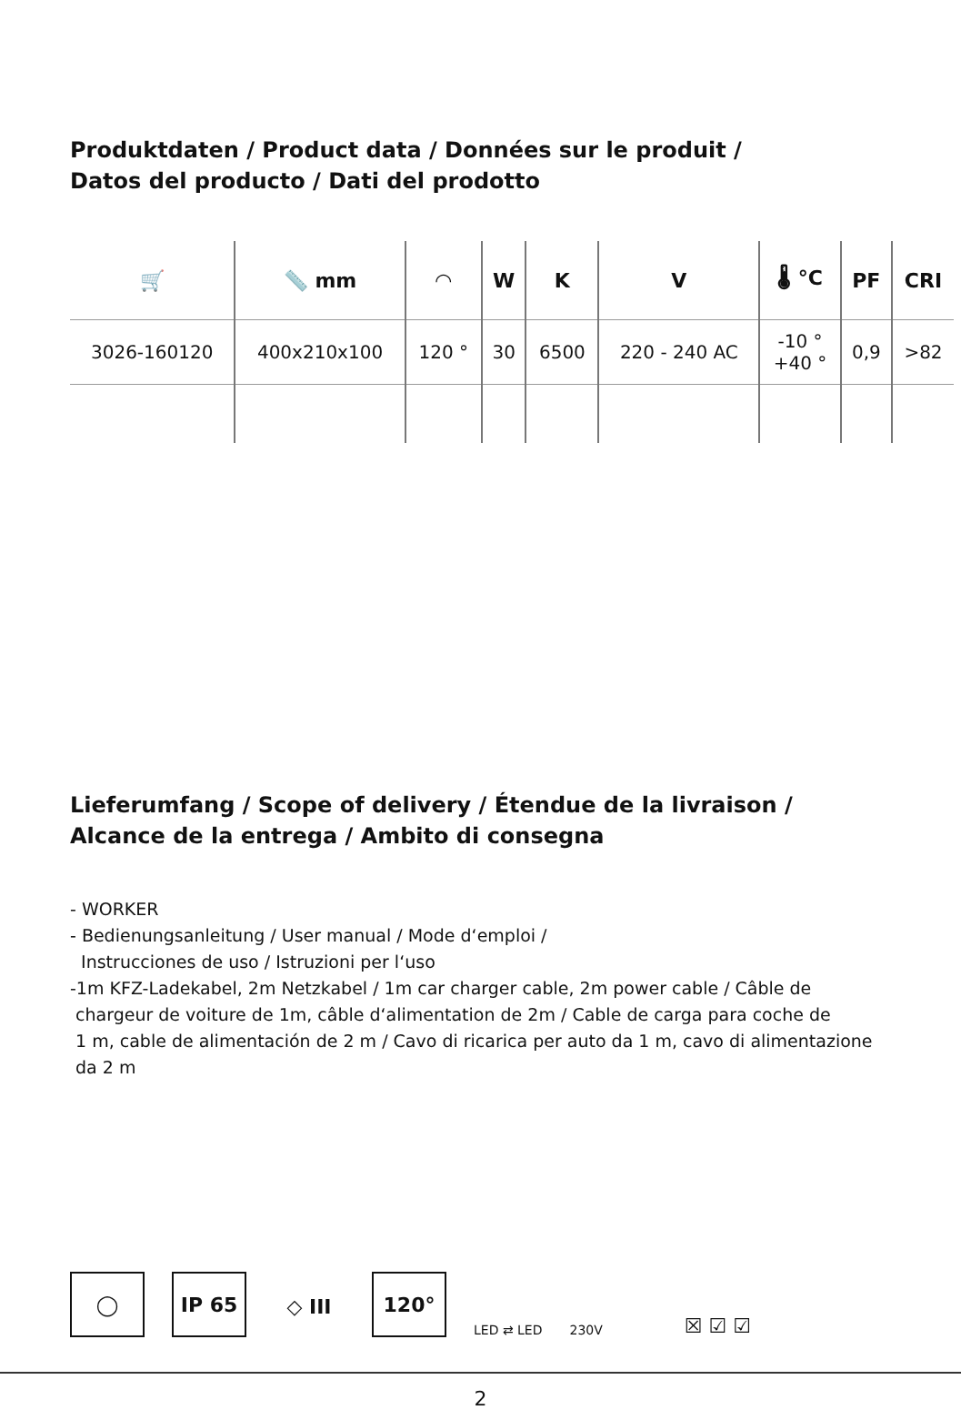Produktdaten / Product data / Données sur le produit /
Datos del producto / Dati del prodotto
| 🛒 | 📏 mm | ◠ | W | K | V | 🌡 °C | PF | CRI |
| --- | --- | --- | --- | --- | --- | --- | --- | --- |
| 3026-160120 | 400x210x100 | 120 ° | 30 | 6500 | 220 - 240 AC | -10 ° +40 ° | 0,9 | >82 |
Lieferumfang / Scope of delivery / Étendue de la livraison /
Alcance de la entrega / Ambito di consegna
- WORKER
- Bedienungsanleitung / User manual / Mode d‘emploi /
Instrucciones de uso / Istruzioni per l‘uso
-1m KFZ-Ladekabel, 2m Netzkabel / 1m car charger cable, 2m power cable / Câble de
chargeur de voiture de 1m, câble d‘alimentation de 2m / Cable de carga para coche de
1 m, cable de alimentación de 2 m / Cavo di ricarica per auto da 1 m, cavo di alimentazione
da 2 m
◯
IP 65
◇ III
120°
LED ⇄ LED
230V
☒ ☑ ☑
2